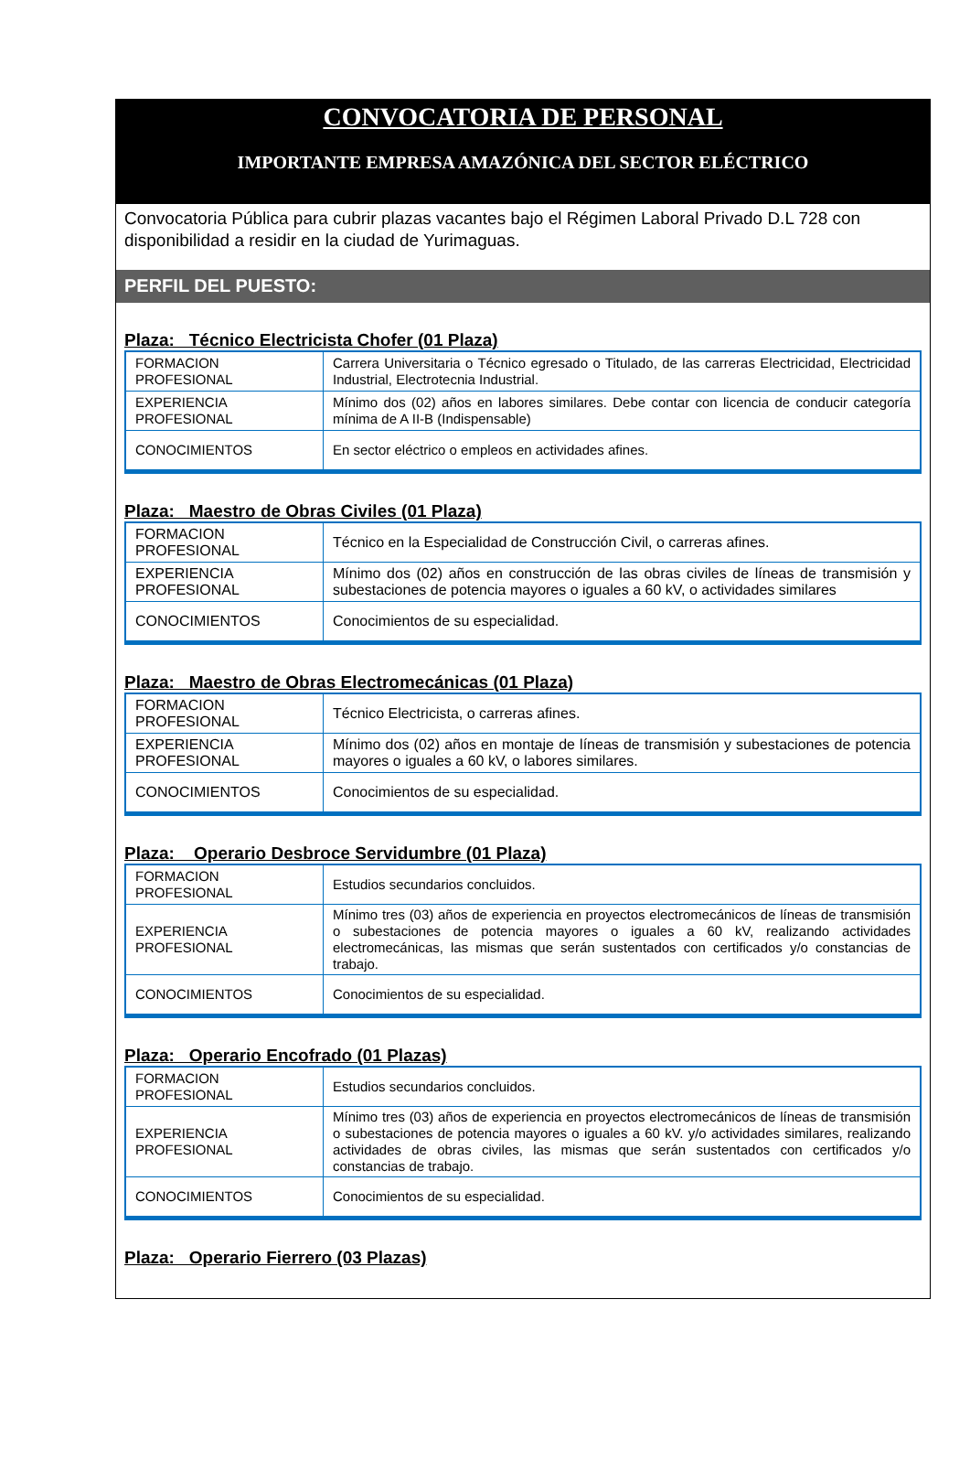CONVOCATORIA DE PERSONAL
IMPORTANTE EMPRESA AMAZÓNICA DEL SECTOR ELÉCTRICO
Convocatoria Pública para cubrir plazas vacantes bajo el Régimen Laboral Privado D.L 728 con disponibilidad a residir en la ciudad de Yurimaguas.
PERFIL DEL PUESTO:
Plaza: Técnico Electricista Chofer (01 Plaza)
| FORMACION PROFESIONAL | Carrera Universitaria o Técnico egresado o Titulado, de las carreras Electricidad, Electricidad Industrial, Electrotecnia Industrial. |
| EXPERIENCIA PROFESIONAL | Mínimo dos (02) años en labores similares. Debe contar con licencia de conducir categoría mínima de A II-B (Indispensable) |
| CONOCIMIENTOS | En sector eléctrico o empleos en actividades afines. |
Plaza: Maestro de Obras Civiles (01 Plaza)
| FORMACION PROFESIONAL | Técnico en la Especialidad de Construcción Civil, o carreras afines. |
| EXPERIENCIA PROFESIONAL | Mínimo dos (02) años en construcción de las obras civiles de líneas de transmisión y subestaciones de potencia mayores o iguales a 60 kV, o actividades similares |
| CONOCIMIENTOS | Conocimientos de su especialidad. |
Plaza: Maestro de Obras Electromecánicas (01 Plaza)
| FORMACION PROFESIONAL | Técnico Electricista, o carreras afines. |
| EXPERIENCIA PROFESIONAL | Mínimo dos (02) años en montaje de líneas de transmisión y subestaciones de potencia mayores o iguales a 60 kV, o labores similares. |
| CONOCIMIENTOS | Conocimientos de su especialidad. |
Plaza: Operario Desbroce Servidumbre (01 Plaza)
| FORMACION PROFESIONAL | Estudios secundarios concluidos. |
| EXPERIENCIA PROFESIONAL | Mínimo tres (03) años de experiencia en proyectos electromecánicos de líneas de transmisión o subestaciones de potencia mayores o iguales a 60 kV, realizando actividades electromecánicas, las mismas que serán sustentados con certificados y/o constancias de trabajo. |
| CONOCIMIENTOS | Conocimientos de su especialidad. |
Plaza: Operario Encofrado (01 Plazas)
| FORMACION PROFESIONAL | Estudios secundarios concluidos. |
| EXPERIENCIA PROFESIONAL | Mínimo tres (03) años de experiencia en proyectos electromecánicos de líneas de transmisión o subestaciones de potencia mayores o iguales a 60 kV. y/o actividades similares, realizando actividades de obras civiles, las mismas que serán sustentados con certificados y/o constancias de trabajo. |
| CONOCIMIENTOS | Conocimientos de su especialidad. |
Plaza: Operario Fierrero (03 Plazas)